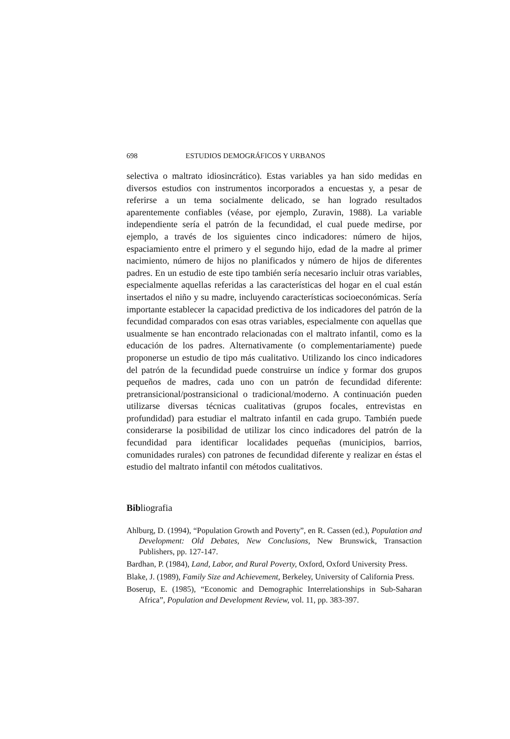698 ESTUDIOS DEMOGRÁFICOS Y URBANOS
selectiva o maltrato idiosincrático). Estas variables ya han sido medidas en diversos estudios con instrumentos incorporados a encuestas y, a pesar de referirse a un tema socialmente delicado, se han logrado resultados aparentemente confiables (véase, por ejemplo, Zuravin, 1988). La variable independiente sería el patrón de la fecundidad, el cual puede medirse, por ejemplo, a través de los siguientes cinco indicadores: número de hijos, espaciamiento entre el primero y el segundo hijo, edad de la madre al primer nacimiento, número de hijos no planificados y número de hijos de diferentes padres. En un estudio de este tipo también sería necesario incluir otras variables, especialmente aquellas referidas a las características del hogar en el cual están insertados el niño y su madre, incluyendo características socioeconómicas. Sería importante establecer la capacidad predictiva de los indicadores del patrón de la fecundidad comparados con esas otras variables, especialmente con aquellas que usualmente se han encontrado relacionadas con el maltrato infantil, como es la educación de los padres. Alternativamente (o complementariamente) puede proponerse un estudio de tipo más cualitativo. Utilizando los cinco indicadores del patrón de la fecundidad puede construirse un índice y formar dos grupos pequeños de madres, cada uno con un patrón de fecundidad diferente: pretransicional/postransicional o tradicional/moderno. A continuación pueden utilizarse diversas técnicas cualitativas (grupos focales, entrevistas en profundidad) para estudiar el maltrato infantil en cada grupo. También puede considerarse la posibilidad de utilizar los cinco indicadores del patrón de la fecundidad para identificar localidades pequeñas (municipios, barrios, comunidades rurales) con patrones de fecundidad diferente y realizar en éstas el estudio del maltrato infantil con métodos cualitativos.
Bibliografia
Ahlburg, D. (1994), “Population Growth and Poverty”, en R. Cassen (ed.), Population and Development: Old Debates, New Conclusions, New Brunswick, Transaction Publishers, pp. 127-147.
Bardhan, P. (1984), Land, Labor, and Rural Poverty, Oxford, Oxford University Press.
Blake, J. (1989), Family Size and Achievement, Berkeley, University of California Press.
Boserup, E. (1985), “Economic and Demographic Interrelationships in Sub-Saharan Africa”, Population and Development Review, vol. 11, pp. 383-397.